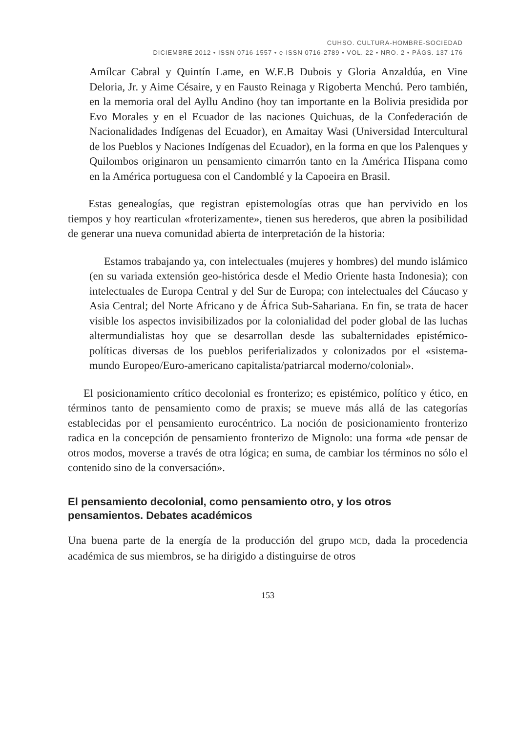CUHSO. CULTURA-HOMBRE-SOCIEDAD
DICIEMBRE 2012 • ISSN 0716-1557 • e-ISSN 0716-2789 • VOL. 22 • NRO. 2 • PÁGS. 137-176
Amílcar Cabral y Quintín Lame, en W.E.B Dubois y Gloria Anzaldúa, en Vine Deloria, Jr. y Aime Césaire, y en Fausto Reinaga y Rigoberta Menchú. Pero también, en la memoria oral del Ayllu Andino (hoy tan importante en la Bolivia presidida por Evo Morales y en el Ecuador de las naciones Quichuas, de la Confederación de Nacionalidades Indígenas del Ecuador), en Amaitay Wasi (Universidad Intercultural de los Pueblos y Naciones Indígenas del Ecuador), en la forma en que los Palenques y Quilombos originaron un pensamiento cimarrón tanto en la América Hispana como en la América portuguesa con el Candomblé y la Capoeira en Brasil.
Estas genealogías, que registran epistemologías otras que han pervivido en los tiempos y hoy rearticulan «froterizamente», tienen sus herederos, que abren la posibilidad de generar una nueva comunidad abierta de interpretación de la historia:
Estamos trabajando ya, con intelectuales (mujeres y hombres) del mundo islámico (en su variada extensión geo-histórica desde el Medio Oriente hasta Indonesia); con intelectuales de Europa Central y del Sur de Europa; con intelectuales del Cáucaso y Asia Central; del Norte Africano y de África Sub-Sahariana. En fin, se trata de hacer visible los aspectos invisibilizados por la colonialidad del poder global de las luchas altermundialistas hoy que se desarrollan desde las subalternidades epistémico-políticas diversas de los pueblos periferializados y colonizados por el «sistema-mundo Europeo/Euro-americano capitalista/patriarcal moderno/colonial».
El posicionamiento crítico decolonial es fronterizo; es epistémico, político y ético, en términos tanto de pensamiento como de praxis; se mueve más allá de las categorías establecidas por el pensamiento eurocéntrico. La noción de posicionamiento fronterizo radica en la concepción de pensamiento fronterizo de Mignolo: una forma «de pensar de otros modos, moverse a través de otra lógica; en suma, de cambiar los términos no sólo el contenido sino de la conversación».
El pensamiento decolonial, como pensamiento otro, y los otros pensamientos. Debates académicos
Una buena parte de la energía de la producción del grupo MCD, dada la procedencia académica de sus miembros, se ha dirigido a distinguirse de otros
153